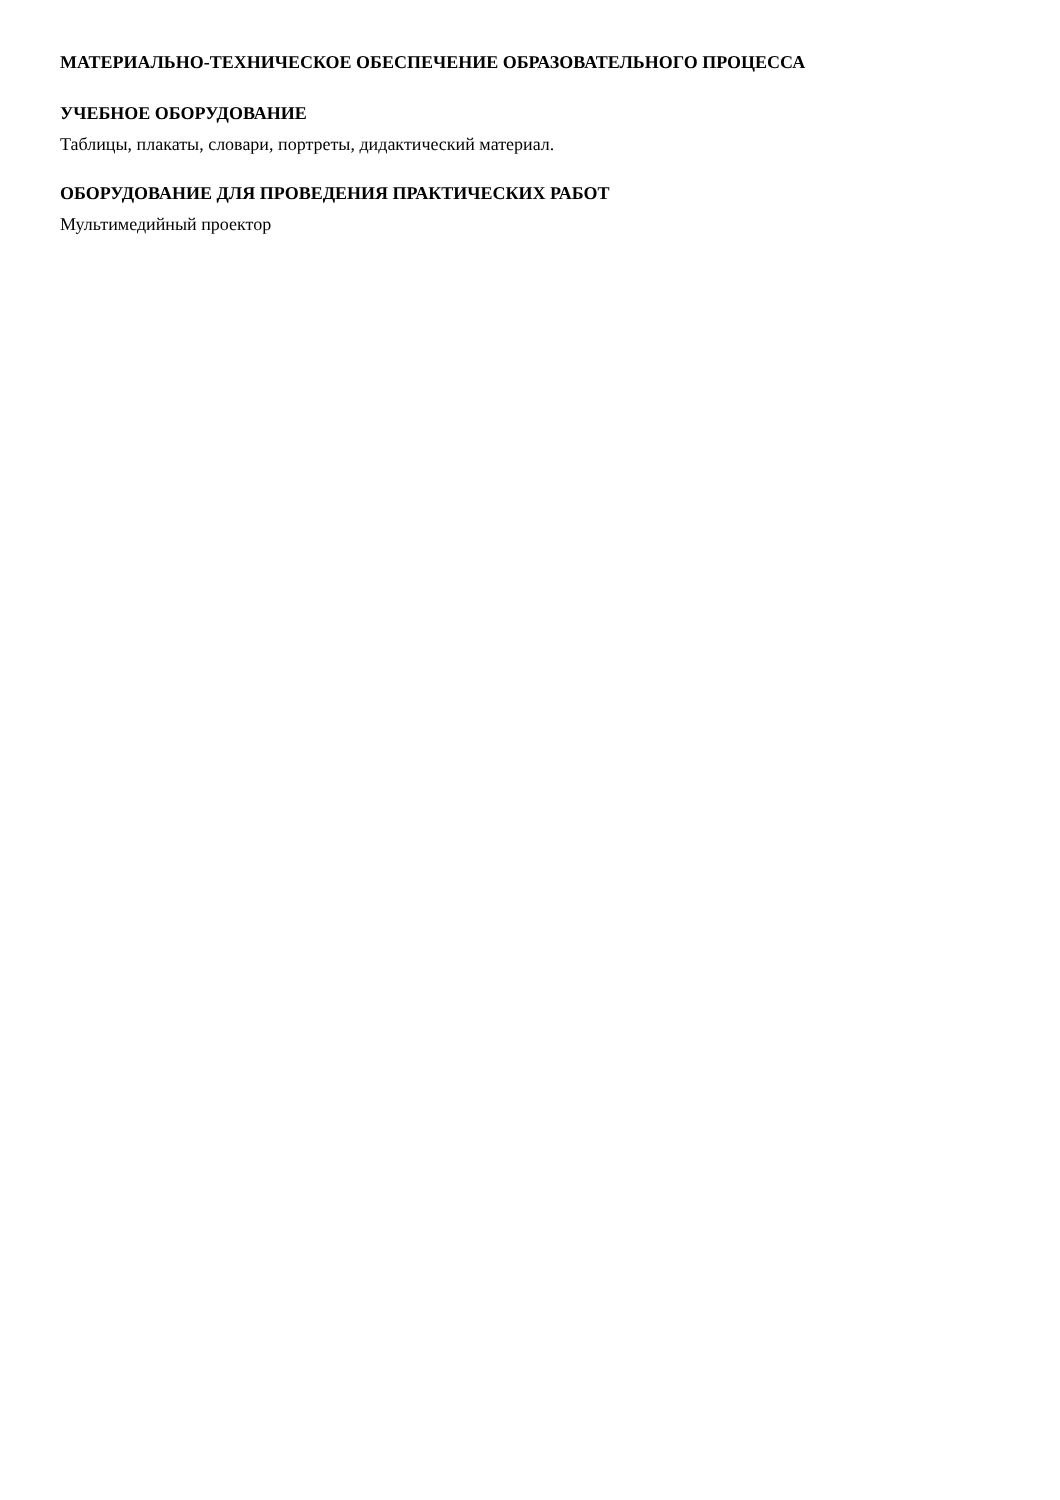МАТЕРИАЛЬНО-ТЕХНИЧЕСКОЕ ОБЕСПЕЧЕНИЕ ОБРАЗОВАТЕЛЬНОГО ПРОЦЕССА
УЧЕБНОЕ ОБОРУДОВАНИЕ
Таблицы, плакаты, словари, портреты, дидактический материал.
ОБОРУДОВАНИЕ ДЛЯ ПРОВЕДЕНИЯ ПРАКТИЧЕСКИХ РАБОТ
Мультимедийный проектор